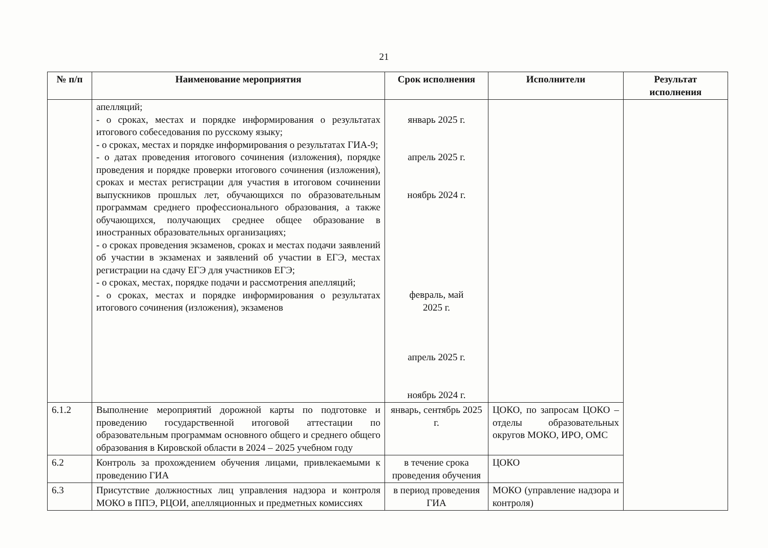21
| № п/п | Наименование мероприятия | Срок исполнения | Исполнители | Результат исполнения |
| --- | --- | --- | --- | --- |
| | апелляций; - о сроках, местах и порядке информирования о результатах итогового собеседования по русскому языку; - о сроках, местах и порядке информирования о результатах ГИА-9; - о датах проведения итогового сочинения (изложения), порядке проведения и порядке проверки итогового сочинения (изложения), сроках и местах регистрации для участия в итоговом сочинении выпускников прошлых лет, обучающихся по образовательным программам среднего профессионального образования, а также обучающихся, получающих среднее общее образование в иностранных образовательных организациях; - о сроках проведения экзаменов, сроках и местах подачи заявлений об участии в экзаменах и заявлений об участии в ЕГЭ, местах регистрации на сдачу ЕГЭ для участников ЕГЭ; - о сроках, местах, порядке подачи и рассмотрения апелляций; - о сроках, местах и порядке информирования о результатах итогового сочинения (изложения), экзаменов | январь 2025 г. апрель 2025 г. ноябрь 2024 г. февраль, май 2025 г. апрель 2025 г. ноябрь 2024 г. | | |
| 6.1.2 | Выполнение мероприятий дорожной карты по подготовке и проведению государственной итоговой аттестации по образовательным программам основного общего и среднего общего образования в Кировской области в 2024 – 2025 учебном году | январь, сентябрь 2025 г. | ЦОКО, по запросам ЦОКО – отделы образовательных округов МОКО, ИРО, ОМС | |
| 6.2 | Контроль за прохождением обучения лицами, привлекаемыми к проведению ГИА | в течение срока проведения обучения | ЦОКО | |
| 6.3 | Присутствие должностных лиц управления надзора и контроля МОКО в ППЭ, РЦОИ, апелляционных и предметных комиссиях | в период проведения ГИА | МОКО (управление надзора и контроля) | |